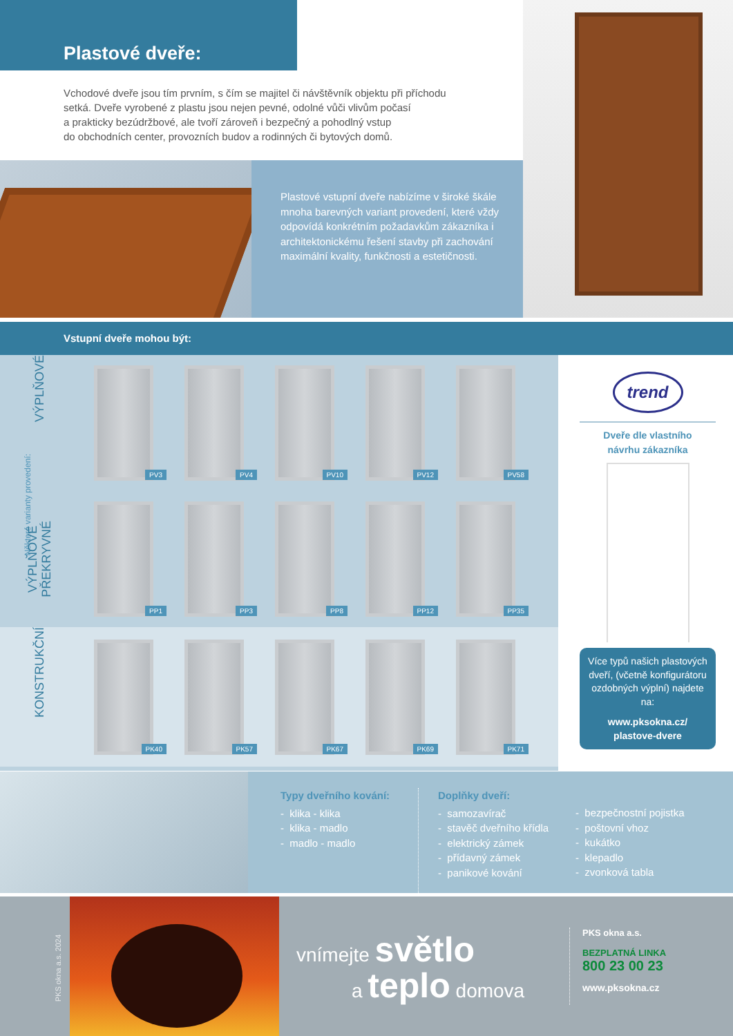Plastové dveře:
Vchodové dveře jsou tím prvním, s čím se majitel či návštěvník objektu při příchodu
setká. Dveře vyrobené z plastu jsou nejen pevné, odolné vůči vlivům počasí
a prakticky bezúdržbové, ale tvoří zároveň i bezpečný a pohodlný vstup
do obchodních center, provozních budov a rodinných či bytových domů.
Plastové vstupní dveře nabízíme v široké škále mnoha barevných variant provedení, které vždy odpovídá konkrétním požadavkům zákazníka i architektonickému řešení stavby při zachování maximální kvality, funkčnosti a estetičnosti.
Vstupní dveře mohou být:
Některé varianty provedení:
VÝPLŇOVÉ
PV3
PV4
PV10
PV12
PV58
VÝPLŇOVÉ PŘEKRYVNÉ
PP1
PP3
PP8
PP12
PP35
KONSTRUKČNÍ
PK40
PK57
PK67
PK69
PK71
trend
Dveře dle vlastního
návrhu zákazníka
Více typů našich plastových dveří, (včetně konfigurátoru ozdobných výplní) najdete na:
www.pksokna.cz/
plastove-dvere
Typy dveřního kování:
- klika - klika
- klika - madlo
- madlo - madlo
Doplňky dveří:
- samozavírač
- stavěč dveřního křídla
- elektrický zámek
- přídavný zámek
- panikové kování
- bezpečnostní pojistka
- poštovní vhoz
- kukátko
- klepadlo
- zvonková tabla
PKS okna a.s. 2024
vnímejte světlo
a teplo domova
PKS okna a.s.
BEZPLATNÁ LINKA
800 23 00 23
www.pksokna.cz